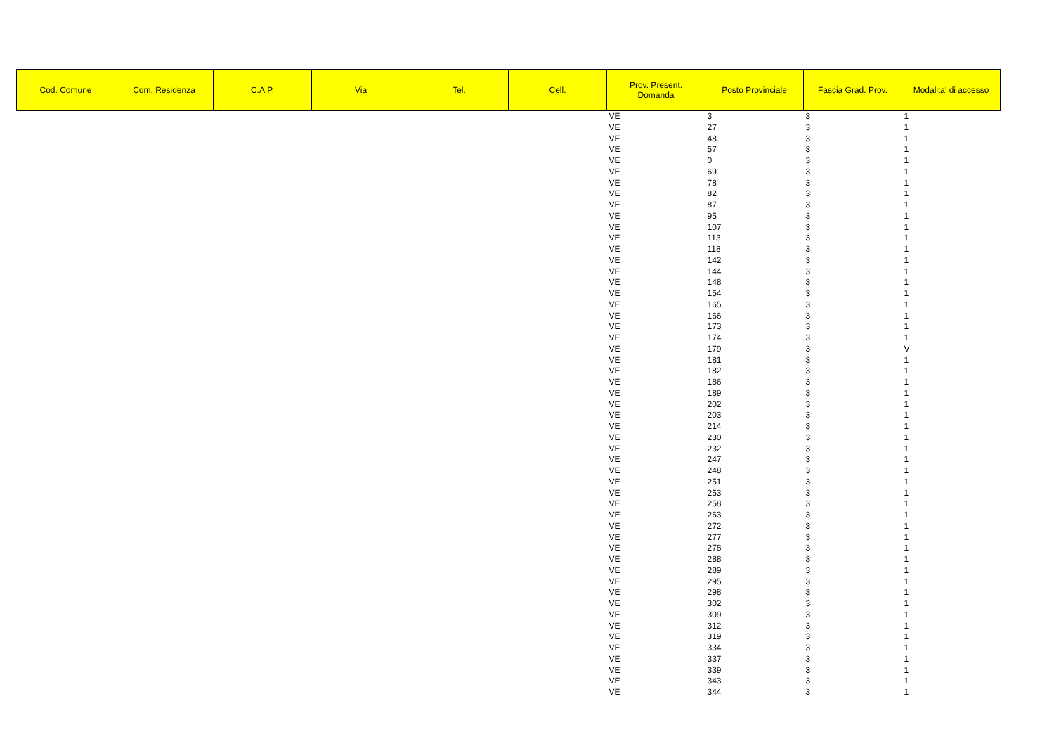| Cod. Comune | Com. Residenza | C.A.P. | Via | Tel. | Cell. | Prov. Present. Domanda | Posto Provinciale | Fascia Grad. Prov. | Modalita' di accesso |
| --- | --- | --- | --- | --- | --- | --- | --- | --- | --- |
| | | | | | | VE | 3 | 3 | 1 |
| | | | | | | VE | 27 | 3 | 1 |
| | | | | | | VE | 48 | 3 | 1 |
| | | | | | | VE | 57 | 3 | 1 |
| | | | | | | VE | 0 | 3 | 1 |
| | | | | | | VE | 69 | 3 | 1 |
| | | | | | | VE | 78 | 3 | 1 |
| | | | | | | VE | 82 | 3 | 1 |
| | | | | | | VE | 87 | 3 | 1 |
| | | | | | | VE | 95 | 3 | 1 |
| | | | | | | VE | 107 | 3 | 1 |
| | | | | | | VE | 113 | 3 | 1 |
| | | | | | | VE | 118 | 3 | 1 |
| | | | | | | VE | 142 | 3 | 1 |
| | | | | | | VE | 144 | 3 | 1 |
| | | | | | | VE | 148 | 3 | 1 |
| | | | | | | VE | 154 | 3 | 1 |
| | | | | | | VE | 165 | 3 | 1 |
| | | | | | | VE | 166 | 3 | 1 |
| | | | | | | VE | 173 | 3 | 1 |
| | | | | | | VE | 174 | 3 | 1 |
| | | | | | | VE | 179 | 3 | V |
| | | | | | | VE | 181 | 3 | 1 |
| | | | | | | VE | 182 | 3 | 1 |
| | | | | | | VE | 186 | 3 | 1 |
| | | | | | | VE | 189 | 3 | 1 |
| | | | | | | VE | 202 | 3 | 1 |
| | | | | | | VE | 203 | 3 | 1 |
| | | | | | | VE | 214 | 3 | 1 |
| | | | | | | VE | 230 | 3 | 1 |
| | | | | | | VE | 232 | 3 | 1 |
| | | | | | | VE | 247 | 3 | 1 |
| | | | | | | VE | 248 | 3 | 1 |
| | | | | | | VE | 251 | 3 | 1 |
| | | | | | | VE | 253 | 3 | 1 |
| | | | | | | VE | 258 | 3 | 1 |
| | | | | | | VE | 263 | 3 | 1 |
| | | | | | | VE | 272 | 3 | 1 |
| | | | | | | VE | 277 | 3 | 1 |
| | | | | | | VE | 278 | 3 | 1 |
| | | | | | | VE | 288 | 3 | 1 |
| | | | | | | VE | 289 | 3 | 1 |
| | | | | | | VE | 295 | 3 | 1 |
| | | | | | | VE | 298 | 3 | 1 |
| | | | | | | VE | 302 | 3 | 1 |
| | | | | | | VE | 309 | 3 | 1 |
| | | | | | | VE | 312 | 3 | 1 |
| | | | | | | VE | 319 | 3 | 1 |
| | | | | | | VE | 334 | 3 | 1 |
| | | | | | | VE | 337 | 3 | 1 |
| | | | | | | VE | 339 | 3 | 1 |
| | | | | | | VE | 343 | 3 | 1 |
| | | | | | | VE | 344 | 3 | 1 |